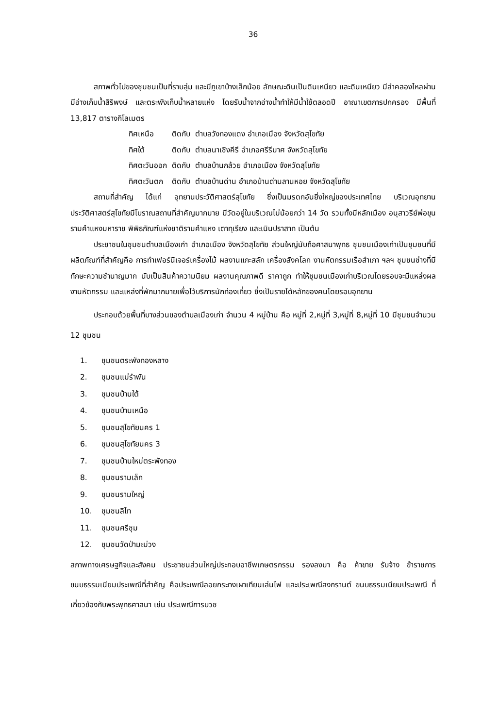36
สภาพทั่วไปของชุมชนเป็นที่ราบลุ่ม และมีภูเขาบ้างเล็กน้อย ลักษณะดินเป็นดินเหนียว และดินเหนียว มีลำคลองไหลผ่าน มีอ่างเก็บน้ำสิริพงษ์ และตระพังเก็บน้ำหลายแห่ง โดยรับน้ำจากอ่างน้ำทำให้มีน้ำใช้ตลอดปี อาณาเขตการปกครอง มีพื้นที่ 13,817 ตารางกิโลเมตร
| ทิศเหนือ | ติดกับ | ตำบลวังทองแดง อำเภอเมือง จังหวัดสุโขทัย |
| ทิศใต้ | ติดกับ | ตำบลนาเชิงคีรี อำเภอศรีรีมาศ จังหวัดสุโขทัย |
| ทิศตะวันออก | ติดกับ | ตำบลบ้านกล้วย อำเภอเมือง จังหวัดสุโขทัย |
| ทิศตะวันตก | ติดกับ | ตำบลบ้านด่าน อำเภอบ้านด่านลานหอย จังหวัดสุโขทัย |
สถานที่สำคัญ ได้แก่ อุทยานประวัติศาสตร์สุโขทัย ซึ่งเป็นมรดกอันยิ่งใหญ่ของประเทศไทย บริเวณอุทยานประวัติศาสตร์สุโขทัยมีโบราณสถานที่สำคัญมากมาย มีวัดอยู่ในบริเวณไม่น้อยกว่า 14 วัด รวมทั้งมีหลักเมือง อนุสาวรีย์พ่อขุนรามคำแหงมหาราช พิพิธภัณฑ์แห่งชาติรามคำแหง เตาทุเรียง และเนินปราสาท เป็นต้น
ประชาชนในชุมชนตำบลเมืองเก่า อำเภอเมือง จังหวัดสุโขทัย ส่วนใหญ่นับถือศาสนาพุทธ ชุมชนเมืองเก่าเป็นชุมชนที่มีผลิตภัณฑ์ที่สำคัญคือ การทำเฟอร์นิเจอร์เครื่องไม้ ผลงานแกะสลัก เครื่องสังคโลก งานหัตกรรมเรือสำเภา ฯลฯ ชุมชนช่างที่มีทักษะความชำนาญมาก นับเป็นสินค้าความนิยม ผลงานคุณภาพดี ราคาถูก ทำให้ชุมชนเมืองเก่าบริเวณโดยรอบจะมีแหล่งผลงานหัตกรรม และแหล่งที่พักมากมายเพื่อไว้บริการนักท่องเที่ยว ซึ่งเป็นรายได้หลักของคนโดยรอบอุทยาน
ประกอบด้วยพื้นที่บางส่วนของตำบลเมืองเก่า จำนวน 4 หมู่บ้าน คือ หมู่ที่ 2,หมู่ที่ 3,หมู่ที่ 8,หมู่ที่ 10 มีชุมชนจำนวน 12 ชุมชน
1. ชุมชนตระพังทองหลาง
2. ชุมชนแม่รำพัน
3. ชุมชนบ้านใต้
4. ชุมชนบ้านเหนือ
5. ชุมชนสุโขทัยนคร 1
6. ชุมชนสุโขทัยนคร 3
7. ชุมชนบ้านใหม่ตระพังทอง
8. ชุมชนรามเล็ก
9. ชุมชนรามใหญ่
10. ชุมชนลิไท
11. ชุมชนศรีชุม
12. ชุมชนวัดป่ามะม่วง
สภาพทางเศรษฐกิจและสังคม ประชาชนส่วนใหญ่ประกอบอาชีพเกษตรกรรม รองลงมา คือ ค้าขาย รับจ้าง ข้าราชการขนบธรรมเนียมประเพณีที่สำคัญ คือประเพณีลอยกระทงเผาเทียนเล่นไฟ และประเพณีสงกรานต์ ขนบธรรมเนียมประเพณี ที่เกี่ยวข้องกับพระพุทธศาสนา เช่น ประเพณีการบวช